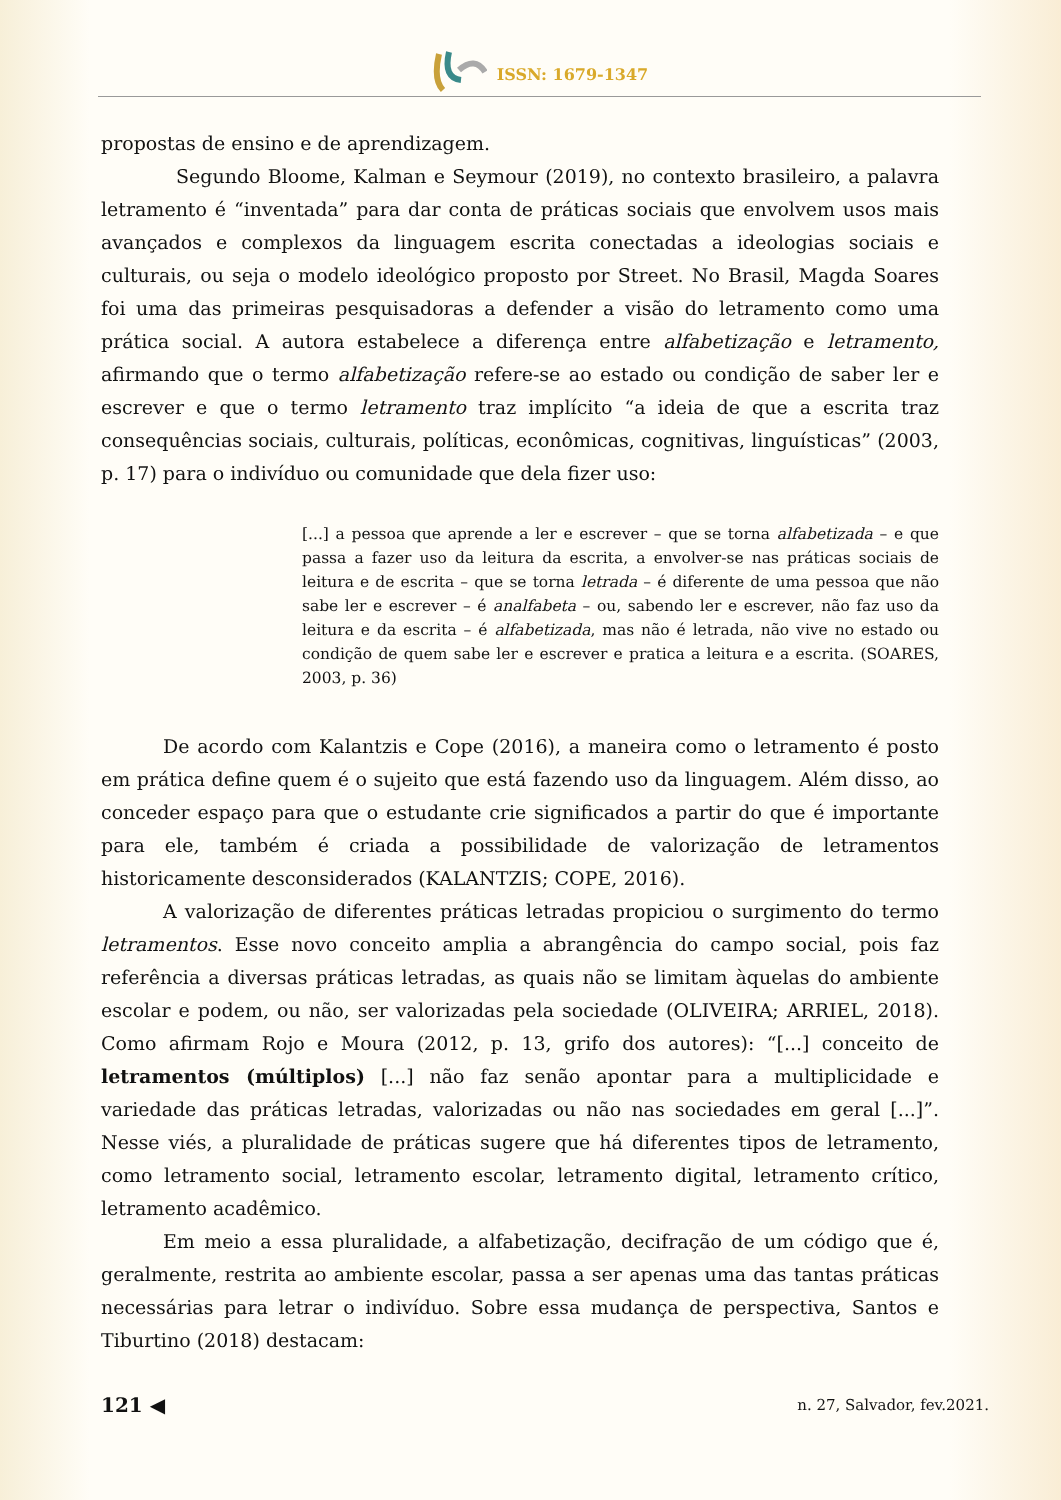ISSN: 1679-1347
propostas de ensino e de aprendizagem.
Segundo Bloome, Kalman e Seymour (2019), no contexto brasileiro, a palavra letramento é “inventada” para dar conta de práticas sociais que envolvem usos mais avançados e complexos da linguagem escrita conectadas a ideologias sociais e culturais, ou seja o modelo ideológico proposto por Street. No Brasil, Magda Soares foi uma das primeiras pesquisadoras a defender a visão do letramento como uma prática social. A autora estabelece a diferença entre alfabetização e letramento, afirmando que o termo alfabetização refere-se ao estado ou condição de saber ler e escrever e que o termo letramento traz implícito “a ideia de que a escrita traz consequências sociais, culturais, políticas, econômicas, cognitivas, linguísticas” (2003, p. 17) para o indivíduo ou comunidade que dela fizer uso:
[...] a pessoa que aprende a ler e escrever – que se torna alfabetizada – e que passa a fazer uso da leitura da escrita, a envolver-se nas práticas sociais de leitura e de escrita – que se torna letrada – é diferente de uma pessoa que não sabe ler e escrever – é analfabeta – ou, sabendo ler e escrever, não faz uso da leitura e da escrita – é alfabetizada, mas não é letrada, não vive no estado ou condição de quem sabe ler e escrever e pratica a leitura e a escrita. (SOARES, 2003, p. 36)
De acordo com Kalantzis e Cope (2016), a maneira como o letramento é posto em prática define quem é o sujeito que está fazendo uso da linguagem. Além disso, ao conceder espaço para que o estudante crie significados a partir do que é importante para ele, também é criada a possibilidade de valorização de letramentos historicamente desconsiderados (KALANTZIS; COPE, 2016).
A valorização de diferentes práticas letradas propiciou o surgimento do termo letramentos. Esse novo conceito amplia a abrangência do campo social, pois faz referência a diversas práticas letradas, as quais não se limitam àquelas do ambiente escolar e podem, ou não, ser valorizadas pela sociedade (OLIVEIRA; ARRIEL, 2018). Como afirmam Rojo e Moura (2012, p. 13, grifo dos autores): “[...] conceito de letramentos (múltiplos) [...] não faz senão apontar para a multiplicidade e variedade das práticas letradas, valorizadas ou não nas sociedades em geral [...]”. Nesse viés, a pluralidade de práticas sugere que há diferentes tipos de letramento, como letramento social, letramento escolar, letramento digital, letramento crítico, letramento acadêmico.
Em meio a essa pluralidade, a alfabetização, decifração de um código que é, geralmente, restrita ao ambiente escolar, passa a ser apenas uma das tantas práticas necessárias para letrar o indivíduo. Sobre essa mudança de perspectiva, Santos e Tiburtino (2018) destacam:
121 ◀ n. 27, Salvador, fev.2021.